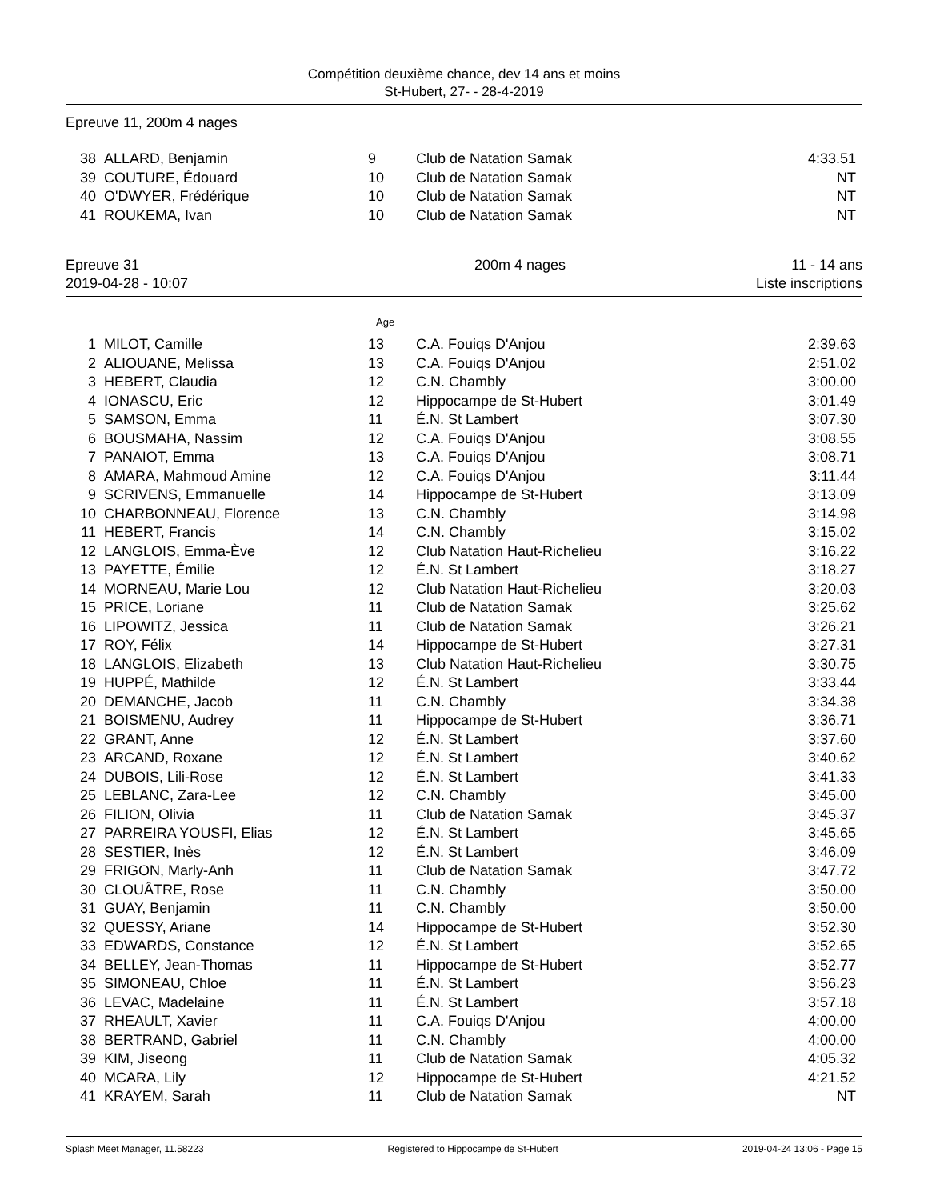Compétition deuxième chance, dev 14 ans et moins
St-Hubert, 27- - 28-4-2019
Epreuve 11, 200m 4 nages
| 38 | ALLARD, Benjamin | 9 | Club de Natation Samak | 4:33.51 |
| 39 | COUTURE, Édouard | 10 | Club de Natation Samak | NT |
| 40 | O'DWYER, Frédérique | 10 | Club de Natation Samak | NT |
| 41 | ROUKEMA, Ivan | 10 | Club de Natation Samak | NT |
Epreuve 31
2019-04-28 - 10:07 200m 4 nages 11 - 14 ans
Liste inscriptions
Age
| 1 | MILOT, Camille | 13 | C.A. Fouiqs D'Anjou | 2:39.63 |
| 2 | ALIOUANE, Melissa | 13 | C.A. Fouiqs D'Anjou | 2:51.02 |
| 3 | HEBERT, Claudia | 12 | C.N. Chambly | 3:00.00 |
| 4 | IONASCU, Eric | 12 | Hippocampe de St-Hubert | 3:01.49 |
| 5 | SAMSON, Emma | 11 | É.N. St Lambert | 3:07.30 |
| 6 | BOUSMAHA, Nassim | 12 | C.A. Fouiqs D'Anjou | 3:08.55 |
| 7 | PANAIOT, Emma | 13 | C.A. Fouiqs D'Anjou | 3:08.71 |
| 8 | AMARA, Mahmoud Amine | 12 | C.A. Fouiqs D'Anjou | 3:11.44 |
| 9 | SCRIVENS, Emmanuelle | 14 | Hippocampe de St-Hubert | 3:13.09 |
| 10 | CHARBONNEAU, Florence | 13 | C.N. Chambly | 3:14.98 |
| 11 | HEBERT, Francis | 14 | C.N. Chambly | 3:15.02 |
| 12 | LANGLOIS, Emma-Ève | 12 | Club Natation Haut-Richelieu | 3:16.22 |
| 13 | PAYETTE, Émilie | 12 | É.N. St Lambert | 3:18.27 |
| 14 | MORNEAU, Marie Lou | 12 | Club Natation Haut-Richelieu | 3:20.03 |
| 15 | PRICE, Loriane | 11 | Club de Natation Samak | 3:25.62 |
| 16 | LIPOWITZ, Jessica | 11 | Club de Natation Samak | 3:26.21 |
| 17 | ROY, Félix | 14 | Hippocampe de St-Hubert | 3:27.31 |
| 18 | LANGLOIS, Elizabeth | 13 | Club Natation Haut-Richelieu | 3:30.75 |
| 19 | HUPPÉ, Mathilde | 12 | É.N. St Lambert | 3:33.44 |
| 20 | DEMANCHE, Jacob | 11 | C.N. Chambly | 3:34.38 |
| 21 | BOISMENU, Audrey | 11 | Hippocampe de St-Hubert | 3:36.71 |
| 22 | GRANT, Anne | 12 | É.N. St Lambert | 3:37.60 |
| 23 | ARCAND, Roxane | 12 | É.N. St Lambert | 3:40.62 |
| 24 | DUBOIS, Lili-Rose | 12 | É.N. St Lambert | 3:41.33 |
| 25 | LEBLANC, Zara-Lee | 12 | C.N. Chambly | 3:45.00 |
| 26 | FILION, Olivia | 11 | Club de Natation Samak | 3:45.37 |
| 27 | PARREIRA YOUSFI, Elias | 12 | É.N. St Lambert | 3:45.65 |
| 28 | SESTIER, Inès | 12 | É.N. St Lambert | 3:46.09 |
| 29 | FRIGON, Marly-Anh | 11 | Club de Natation Samak | 3:47.72 |
| 30 | CLOUÂTRE, Rose | 11 | C.N. Chambly | 3:50.00 |
| 31 | GUAY, Benjamin | 11 | C.N. Chambly | 3:50.00 |
| 32 | QUESSY, Ariane | 14 | Hippocampe de St-Hubert | 3:52.30 |
| 33 | EDWARDS, Constance | 12 | É.N. St Lambert | 3:52.65 |
| 34 | BELLEY, Jean-Thomas | 11 | Hippocampe de St-Hubert | 3:52.77 |
| 35 | SIMONEAU, Chloe | 11 | É.N. St Lambert | 3:56.23 |
| 36 | LEVAC, Madelaine | 11 | É.N. St Lambert | 3:57.18 |
| 37 | RHEAULT, Xavier | 11 | C.A. Fouiqs D'Anjou | 4:00.00 |
| 38 | BERTRAND, Gabriel | 11 | C.N. Chambly | 4:00.00 |
| 39 | KIM, Jiseong | 11 | Club de Natation Samak | 4:05.32 |
| 40 | MCARA, Lily | 12 | Hippocampe de St-Hubert | 4:21.52 |
| 41 | KRAYEM, Sarah | 11 | Club de Natation Samak | NT |
Splash Meet Manager, 11.58223 Registered to Hippocampe de St-Hubert 2019-04-24 13:06 - Page 15